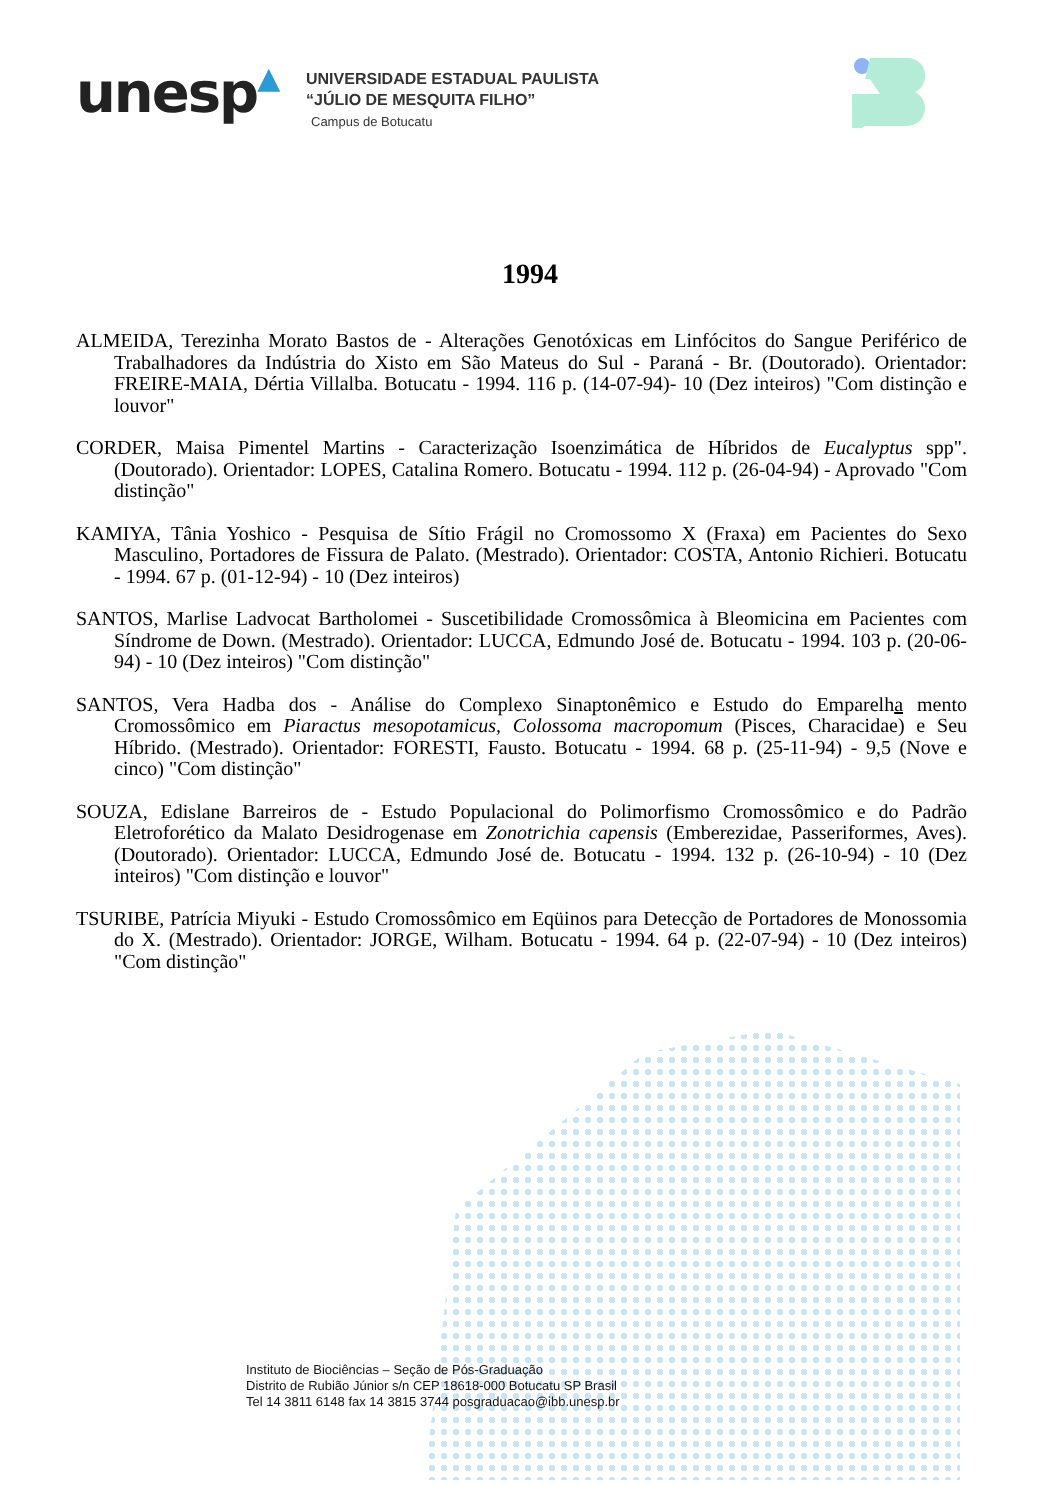unesp▲
UNIVERSIDADE ESTADUAL PAULISTA
“JÚLIO DE MESQUITA FILHO”
Campus de Botucatu
1994
ALMEIDA, Terezinha Morato Bastos de - Alterações Genotóxicas em Linfócitos do Sangue Periférico de Trabalhadores da Indústria do Xisto em São Mateus do Sul - Paraná - Br. (Doutorado). Orientador: FREIRE-MAIA, Dértia Villalba. Botucatu - 1994. 116 p. (14-07-94)- 10 (Dez inteiros) "Com distinção e louvor"
CORDER, Maisa Pimentel Martins - Caracterização Isoenzimática de Híbridos de Eucalyptus spp". (Doutorado). Orientador: LOPES, Catalina Romero. Botucatu - 1994. 112 p. (26-04-94) - Aprovado "Com distinção"
KAMIYA, Tânia Yoshico - Pesquisa de Sítio Frágil no Cromossomo X (Fraxa) em Pacientes do Sexo Masculino, Portadores de Fissura de Palato. (Mestrado). Orientador: COSTA, Antonio Richieri. Botucatu - 1994. 67 p. (01-12-94) - 10 (Dez inteiros)
SANTOS, Marlise Ladvocat Bartholomei - Suscetibilidade Cromossômica à Bleomicina em Pacientes com Síndrome de Down. (Mestrado). Orientador: LUCCA, Edmundo José de. Botucatu - 1994. 103 p. (20-06-94) - 10 (Dez inteiros) "Com distinção"
SANTOS, Vera Hadba dos - Análise do Complexo Sinaptonêmico e Estudo do Emparelha mento Cromossômico em Piaractus mesopotamicus, Colossoma macropomum (Pisces, Characidae) e Seu Híbrido. (Mestrado). Orientador: FORESTI, Fausto. Botucatu - 1994. 68 p. (25-11-94) - 9,5 (Nove e cinco) "Com distinção"
SOUZA, Edislane Barreiros de - Estudo Populacional do Polimorfismo Cromossômico e do Padrão Eletroforético da Malato Desidrogenase em Zonotrichia capensis (Emberezidae, Passeriformes, Aves). (Doutorado). Orientador: LUCCA, Edmundo José de. Botucatu - 1994. 132 p. (26-10-94) - 10 (Dez inteiros) "Com distinção e louvor"
TSURIBE, Patrícia Miyuki - Estudo Cromossômico em Eqüinos para Detecção de Portadores de Monossomia do X. (Mestrado). Orientador: JORGE, Wilham. Botucatu - 1994. 64 p. (22-07-94) - 10 (Dez inteiros) "Com distinção"
Instituto de Biociências – Seção de Pós-Graduação
Distrito de Rubião Júnior s/n CEP 18618-000 Botucatu SP Brasil
Tel 14 3811 6148 fax 14 3815 3744 posgraduacao@ibb.unesp.br